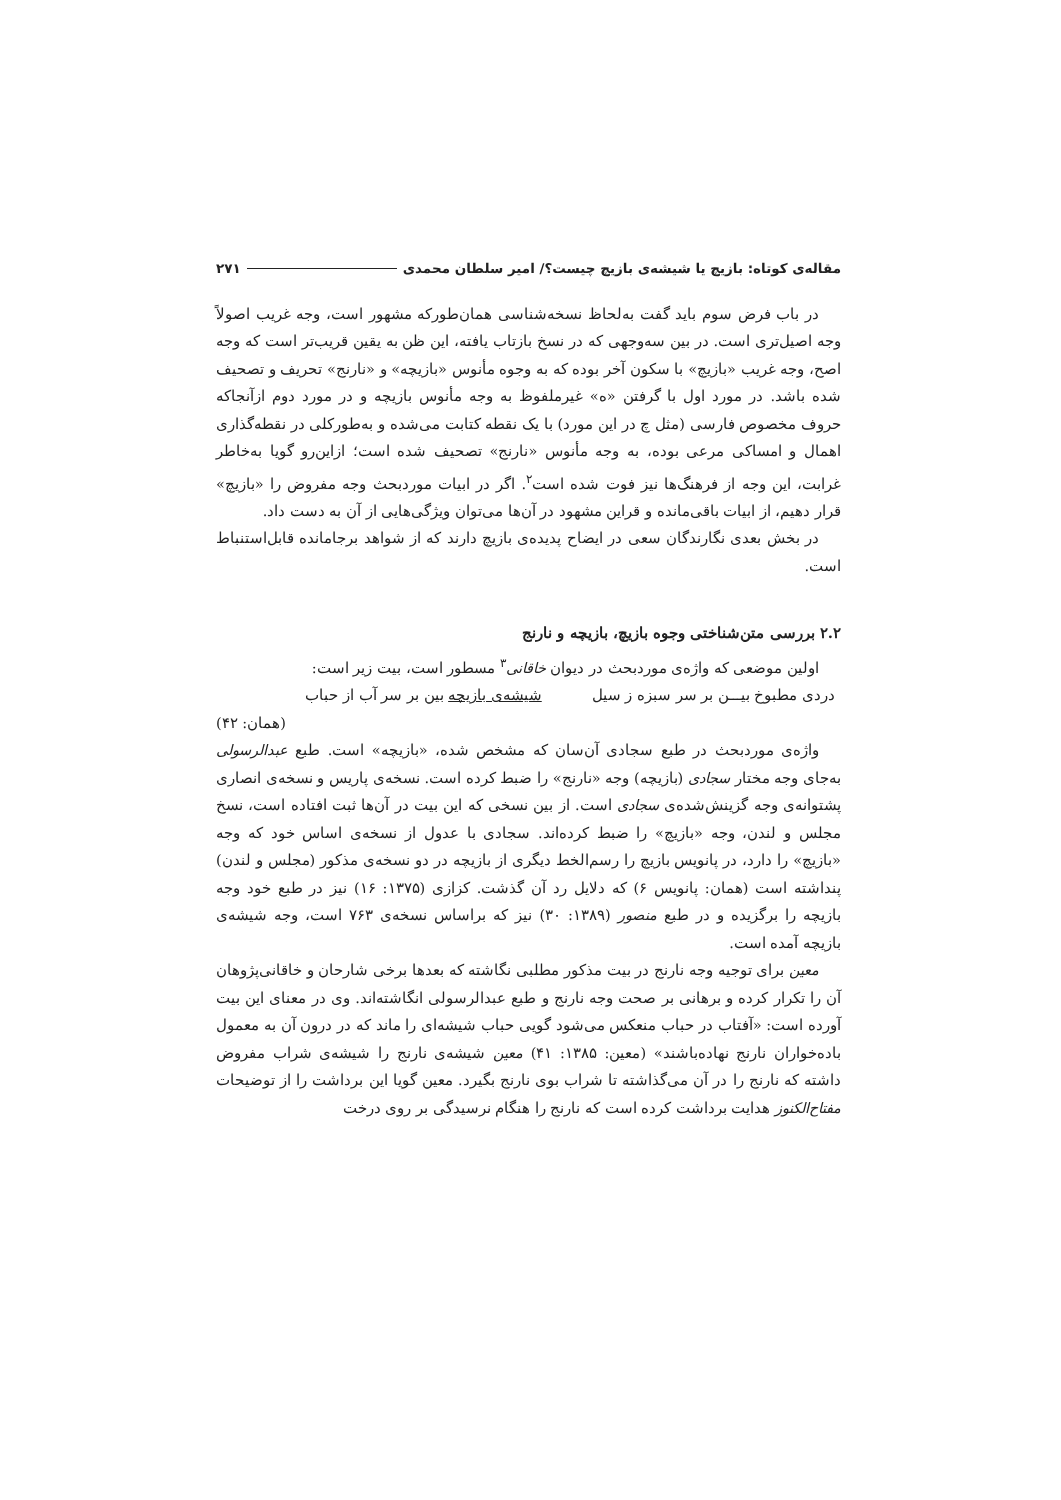مقاله‌ی کوتاه: بازیچ یا شیشه‌ی بازیچ چیست؟/ امیر سلطان محمدی ۲۷۱
در باب فرض سوم باید گفت به‌لحاظ نسخه‌شناسی همان‌طورکه مشهور است، وجه غریب اصولاً وجه اصیل‌تری است. در بین سه‌وجهی که در نسخ بازتاب یافته، این ظن به یقین قریب‌تر است که وجه اصح، وجه غریب «بازیچ» با سکون آخر بوده که به وجوه مأنوس «بازیچه» و «نارنج» تحریف و تصحیف شده باشد. در مورد اول با گرفتن «ه» غیرملفوظ به وجه مأنوس بازیچه و در مورد دوم ازآنجاکه حروف مخصوص فارسی (مثل چ در این مورد) با یک نقطه کتابت می‌شده و به‌طورکلی در نقطه‌گذاری اهمال و امساکی مرعی بوده، به وجه مأنوس «نارنج» تصحیف شده است؛ ازاین‌رو گویا به‌خاطر غرابت، این وجه از فرهنگ‌ها نیز فوت شده است<sup>۲</sup>. اگر در ابیات موردبحث وجه مفروض را «بازیچ» قرار دهیم، از ابیات باقی‌مانده و قراین مشهود در آن‌ها می‌توان ویژگی‌هایی از آن به دست داد.
در بخش بعدی نگارندگان سعی در ایضاح پدیده‌ی بازیچ دارند که از شواهد برجامانده قابل‌استنباط است.
۲.۲ بررسی متن‌شناختی وجوه بازیچ، بازیچه و نارنج
اولین موضعی که واژه‌ی موردبحث در دیوان خاقانی<sup>۳</sup> مسطور است، بیت زیر است:
دردی مطبوخ بیـــن بر سر سبزه ز سیل شیشه‌ی بازیچه بین بر سر آب از حباب
(همان: ۴۲)
واژه‌ی موردبحث در طبع سجادی آن‌سان که مشخص شده، «بازیچه» است. طبع عبدالرسولی به‌جای وجه مختار سجادی (بازیچه) وجه «نارنج» را ضبط کرده است. نسخه‌ی پاریس و نسخه‌ی انصاری پشتوانه‌ی وجه گزینش‌شده‌ی سجادی است. از بین نسخی که این بیت در آن‌ها ثبت افتاده است، نسخ مجلس و لندن، وجه «بازیچ» را ضبط کرده‌اند. سجادی با عدول از نسخه‌ی اساس خود که وجه «بازیچ» را دارد، در پانویس بازیچ را رسم‌الخط دیگری از بازیچه در دو نسخه‌ی مذکور (مجلس و لندن) پنداشته است (همان: پانویس ۶) که دلایل رد آن گذشت. کزازی (۱۳۷۵: ۱۶) نیز در طبع خود وجه بازیچه را برگزیده و در طبع منصور (۱۳۸۹: ۳۰) نیز که براساس نسخه‌ی ۷۶۳ است، وجه شیشه‌ی بازیچه آمده است.
معین برای توجیه وجه نارنج در بیت مذکور مطلبی نگاشته که بعدها برخی شارحان و خاقانی‌پژوهان آن را تکرار کرده و برهانی بر صحت وجه نارنج و طبع عبدالرسولی انگاشته‌اند. وی در معنای این بیت آورده است: «آفتاب در حباب منعکس می‌شود گویی حباب شیشه‌ای را ماند که در درون آن به معمول باده‌خواران نارنج نهاده‌باشند» (معین: ۱۳۸۵: ۴۱) معین شیشه‌ی نارنج را شیشه‌ی شراب مفروض داشته که نارنج را در آن می‌گذاشته تا شراب بوی نارنج بگیرد. معین گویا این برداشت را از توضیحات مفتاح‌الکنوز هدایت برداشت کرده است که نارنج را هنگام نرسیدگی بر روی درخت